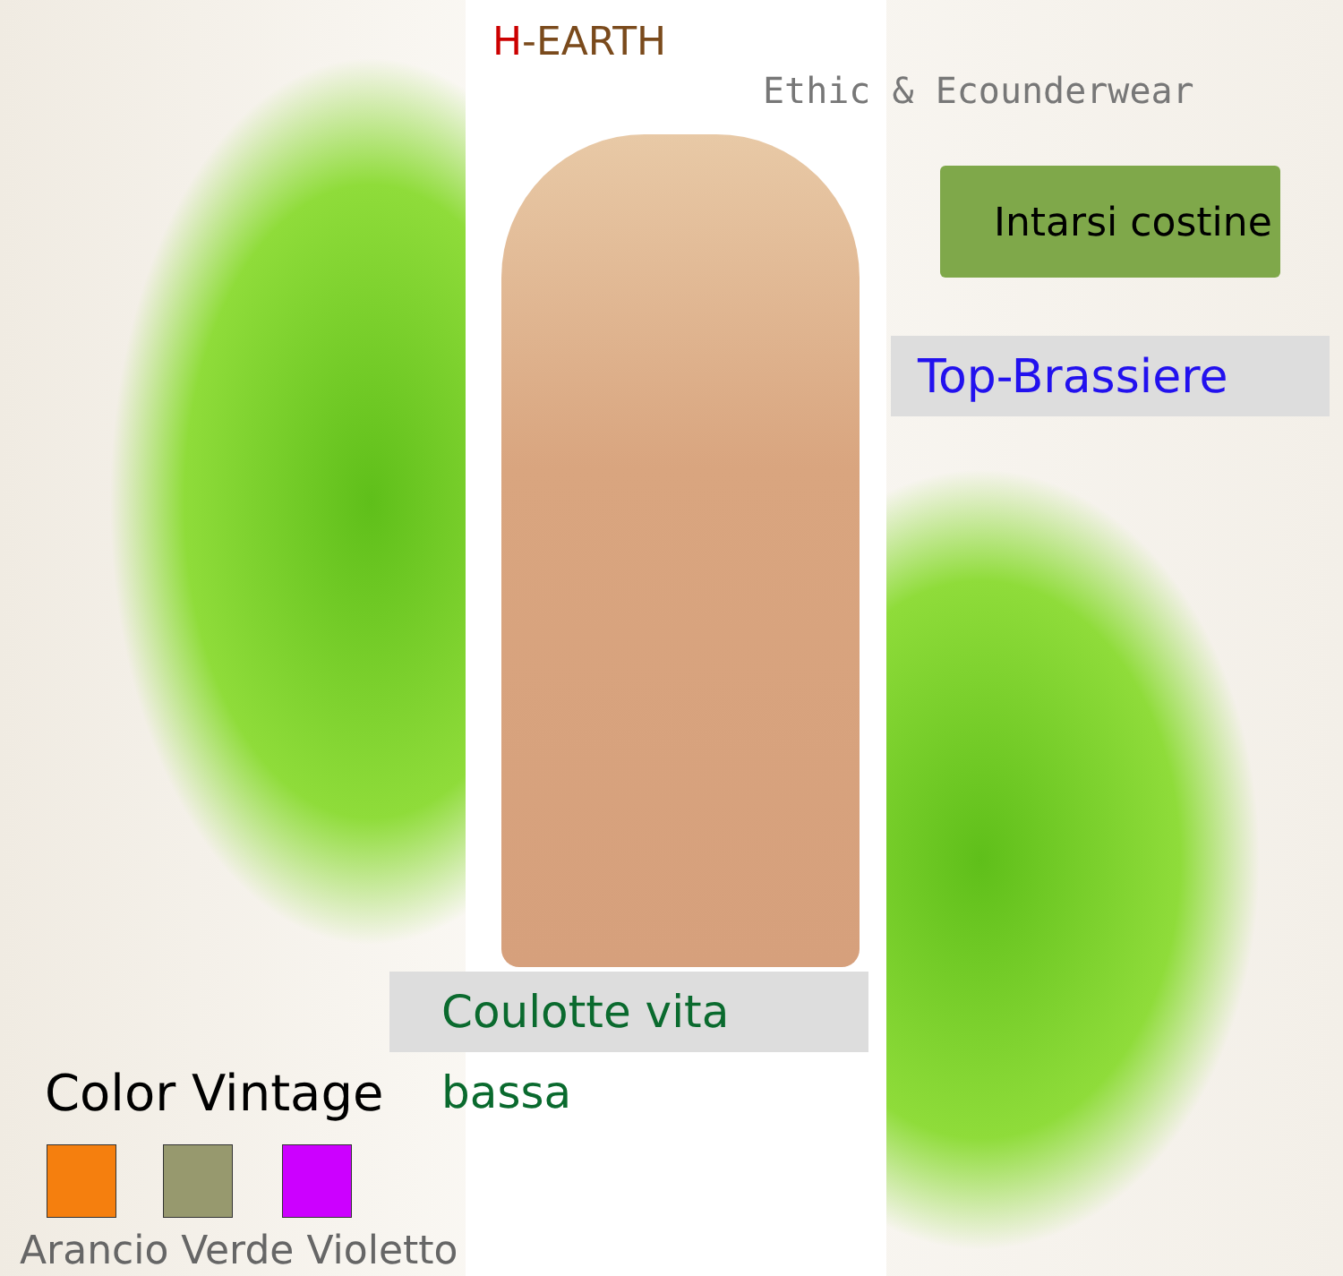H-EARTH
Ethic & Ecounderwear
Intarsi costine
Top-Brassiere
Coulotte vita bassa
Color Vintage
Arancio Verde Violetto